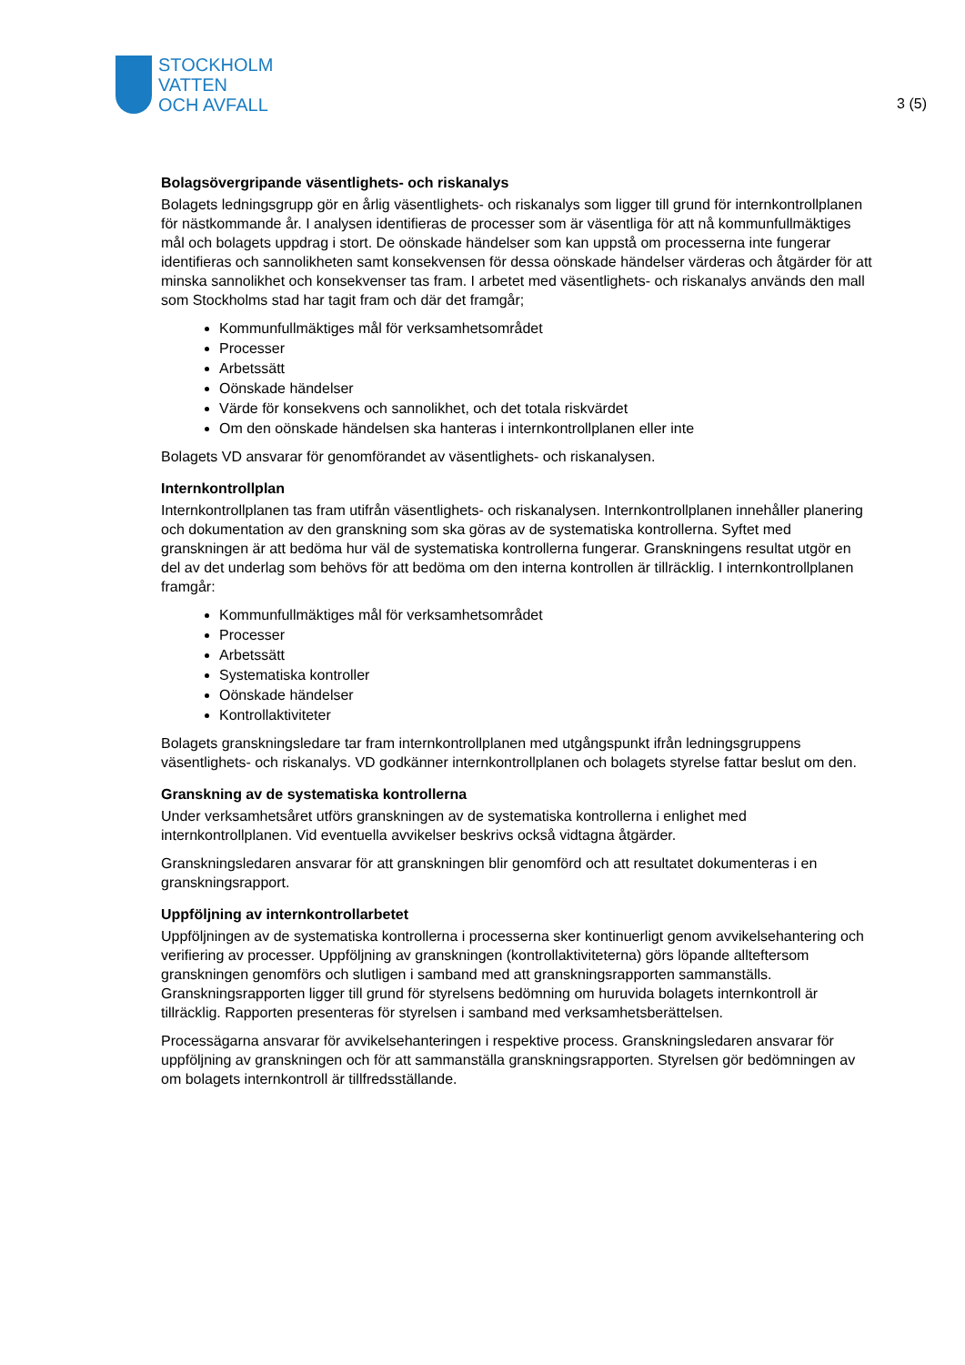STOCKHOLM
VATTEN
OCH AVFALL
3 (5)
Bolagsövergripande väsentlighets- och riskanalys
Bolagets ledningsgrupp gör en årlig väsentlighets- och riskanalys som ligger till grund för internkontrollplanen för nästkommande år. I analysen identifieras de processer som är väsentliga för att nå kommunfullmäktiges mål och bolagets uppdrag i stort. De oönskade händelser som kan uppstå om processerna inte fungerar identifieras och sannolikheten samt konsekvensen för dessa oönskade händelser värderas och åtgärder för att minska sannolikhet och konsekvenser tas fram. I arbetet med väsentlighets- och riskanalys används den mall som Stockholms stad har tagit fram och där det framgår;
Kommunfullmäktiges mål för verksamhetsområdet
Processer
Arbetssätt
Oönskade händelser
Värde för konsekvens och sannolikhet, och det totala riskvärdet
Om den oönskade händelsen ska hanteras i internkontrollplanen eller inte
Bolagets VD ansvarar för genomförandet av väsentlighets- och riskanalysen.
Internkontrollplan
Internkontrollplanen tas fram utifrån väsentlighets- och riskanalysen. Internkontrollplanen innehåller planering och dokumentation av den granskning som ska göras av de systematiska kontrollerna. Syftet med granskningen är att bedöma hur väl de systematiska kontrollerna fungerar. Granskningens resultat utgör en del av det underlag som behövs för att bedöma om den interna kontrollen är tillräcklig. I internkontrollplanen framgår:
Kommunfullmäktiges mål för verksamhetsområdet
Processer
Arbetssätt
Systematiska kontroller
Oönskade händelser
Kontrollaktiviteter
Bolagets granskningsledare tar fram internkontrollplanen med utgångspunkt ifrån ledningsgruppens väsentlighets- och riskanalys. VD godkänner internkontrollplanen och bolagets styrelse fattar beslut om den.
Granskning av de systematiska kontrollerna
Under verksamhetsåret utförs granskningen av de systematiska kontrollerna i enlighet med internkontrollplanen. Vid eventuella avvikelser beskrivs också vidtagna åtgärder.
Granskningsledaren ansvarar för att granskningen blir genomförd och att resultatet dokumenteras i en granskningsrapport.
Uppföljning av internkontrollarbetet
Uppföljningen av de systematiska kontrollerna i processerna sker kontinuerligt genom avvikelsehantering och verifiering av processer. Uppföljning av granskningen (kontrollaktiviteterna) görs löpande allteftersom granskningen genomförs och slutligen i samband med att granskningsrapporten sammanställs. Granskningsrapporten ligger till grund för styrelsens bedömning om huruvida bolagets internkontroll är tillräcklig. Rapporten presenteras för styrelsen i samband med verksamhetsberättelsen.
Processägarna ansvarar för avvikelsehanteringen i respektive process. Granskningsledaren ansvarar för uppföljning av granskningen och för att sammanställa granskningsrapporten. Styrelsen gör bedömningen av om bolagets internkontroll är tillfredsställande.